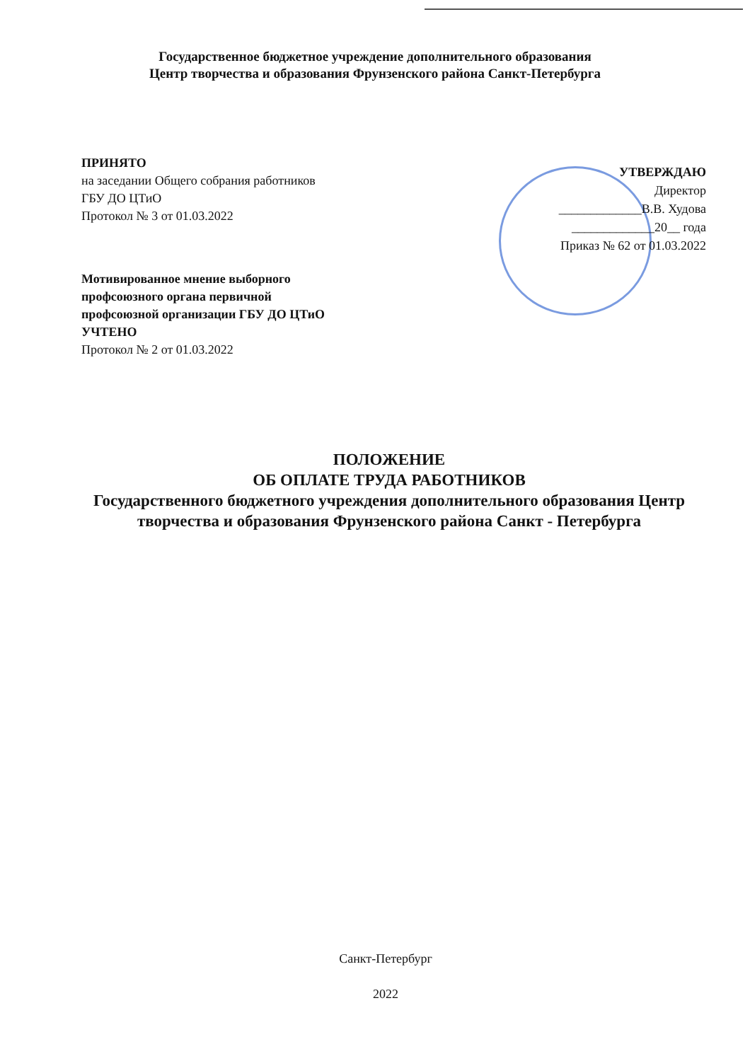Государственное бюджетное учреждение дополнительного образования
Центр творчества и образования Фрунзенского района Санкт-Петербурга
ПРИНЯТО
на заседании Общего собрания работников
ГБУ ДО ЦТиО
Протокол № 3 от 01.03.2022
УТВЕРЖДАЮ
Директор
_____________В.В. Худова
_____________20__ года
Приказ № 62 от 01.03.2022
Мотивированное мнение выборного
профсоюзного органа первичной
профсоюзной организации ГБУ ДО ЦТиО
УЧТЕНО
Протокол № 2 от 01.03.2022
ПОЛОЖЕНИЕ
ОБ ОПЛАТЕ ТРУДА РАБОТНИКОВ
Государственного бюджетного учреждения дополнительного образования Центр творчества и образования Фрунзенского района Санкт - Петербурга
Санкт-Петербург
2022